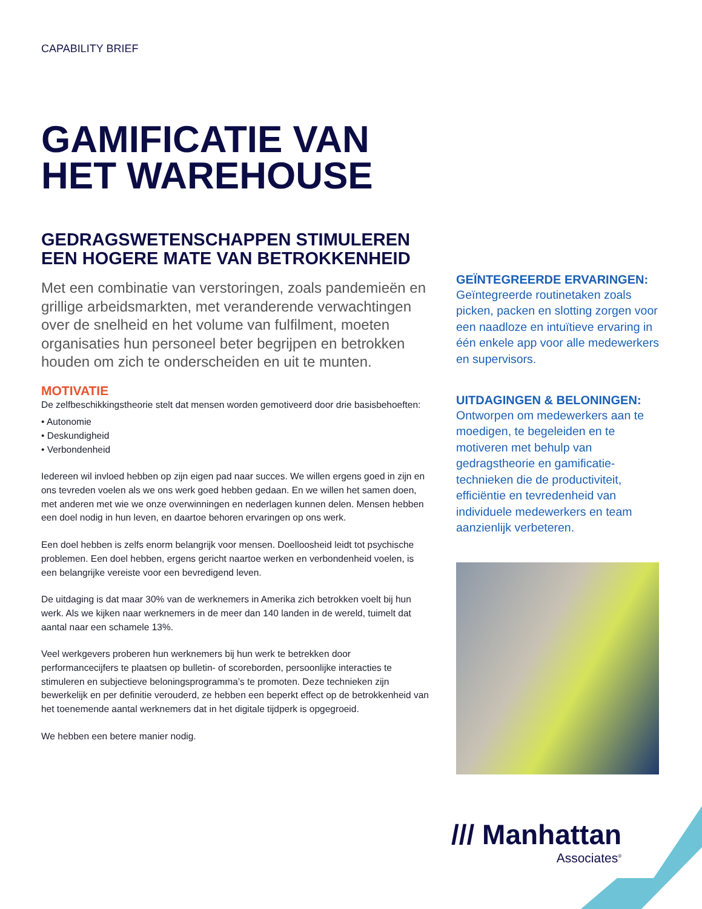CAPABILITY BRIEF
GAMIFICATIE VAN
HET WAREHOUSE
GEDRAGSWETENSCHAPPEN STIMULEREN EEN HOGERE MATE VAN BETROKKENHEID
Met een combinatie van verstoringen, zoals pandemieën en grillige arbeidsmarkten, met veranderende verwachtingen over de snelheid en het volume van fulfilment, moeten organisaties hun personeel beter begrijpen en betrokken houden om zich te onderscheiden en uit te munten.
MOTIVATIE
De zelfbeschikkingstheorie stelt dat mensen worden gemotiveerd door drie basisbehoeften:
• Autonomie
• Deskundigheid
• Verbondenheid
Iedereen wil invloed hebben op zijn eigen pad naar succes. We willen ergens goed in zijn en ons tevreden voelen als we ons werk goed hebben gedaan. En we willen het samen doen, met anderen met wie we onze overwinningen en nederlagen kunnen delen. Mensen hebben een doel nodig in hun leven, en daartoe behoren ervaringen op ons werk.
Een doel hebben is zelfs enorm belangrijk voor mensen. Doelloosheid leidt tot psychische problemen. Een doel hebben, ergens gericht naartoe werken en verbondenheid voelen, is een belangrijke vereiste voor een bevredigend leven.
De uitdaging is dat maar 30% van de werknemers in Amerika zich betrokken voelt bij hun werk. Als we kijken naar werknemers in de meer dan 140 landen in de wereld, tuimelt dat aantal naar een schamele 13%.
Veel werkgevers proberen hun werknemers bij hun werk te betrekken door performancecijfers te plaatsen op bulletin- of scoreborden, persoonlijke interacties te stimuleren en subjectieve beloningsprogramma’s te promoten. Deze technieken zijn bewerkelijk en per definitie verouderd, ze hebben een beperkt effect op de betrokkenheid van het toenemende aantal werknemers dat in het digitale tijdperk is opgegroeid.
We hebben een betere manier nodig.
GEÏNTEGREERDE ERVARINGEN:
Geïntegreerde routinetaken zoals picken, packen en slotting zorgen voor een naadloze en intuïtieve ervaring in één enkele app voor alle medewerkers en supervisors.
UITDAGINGEN & BELONINGEN:
Ontworpen om medewerkers aan te moedigen, te begeleiden en te motiveren met behulp van gedragstheorie en gamificatie­technieken die de productiviteit, efficiëntie en tevredenheid van individuele medewerkers en team aanzienlijk verbeteren.
/// Manhattan
Associates<sup>®</sup>